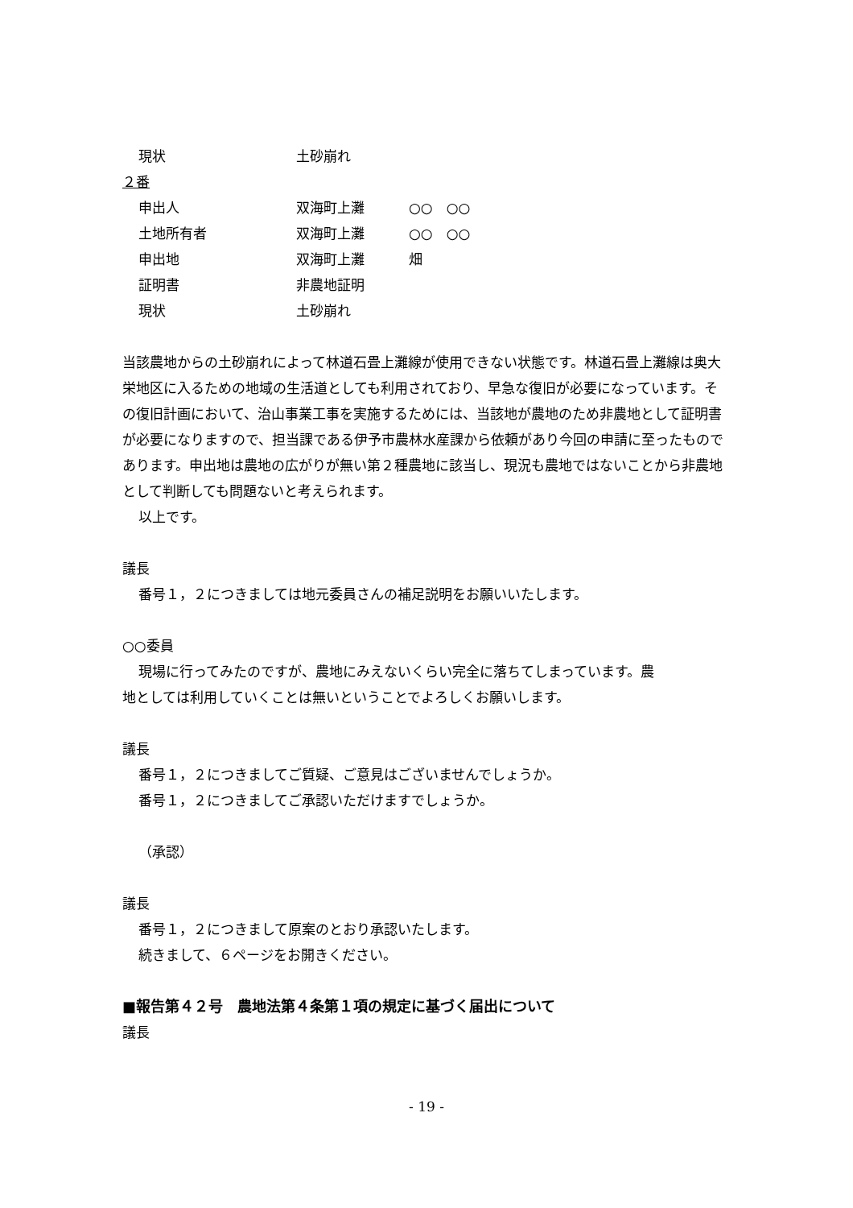現状 土砂崩れ
２番
申出人 双海町上灘 ○○　○○
土地所有者 双海町上灘 ○○　○○
申出地 双海町上灘 畑
証明書 非農地証明
現状 土砂崩れ
当該農地からの土砂崩れによって林道石畳上灘線が使用できない状態です。林道石畳上灘線は奥大栄地区に入るための地域の生活道としても利用されており、早急な復旧が必要になっています。その復旧計画において、治山事業工事を実施するためには、当該地が農地のため非農地として証明書が必要になりますので、担当課である伊予市農林水産課から依頼があり今回の申請に至ったものであります。申出地は農地の広がりが無い第２種農地に該当し、現況も農地ではないことから非農地として判断しても問題ないと考えられます。
以上です。
議長
番号１，２につきましては地元委員さんの補足説明をお願いいたします。
○○委員
現場に行ってみたのですが、農地にみえないくらい完全に落ちてしまっています。農
地としては利用していくことは無いということでよろしくお願いします。
議長
番号１，２につきましてご質疑、ご意見はございませんでしょうか。
番号１，２につきましてご承認いただけますでしょうか。
（承認）
議長
番号１，２につきまして原案のとおり承認いたします。
続きまして、６ページをお開きください。
■報告第４２号　農地法第４条第１項の規定に基づく届出について
議長
- 19 -